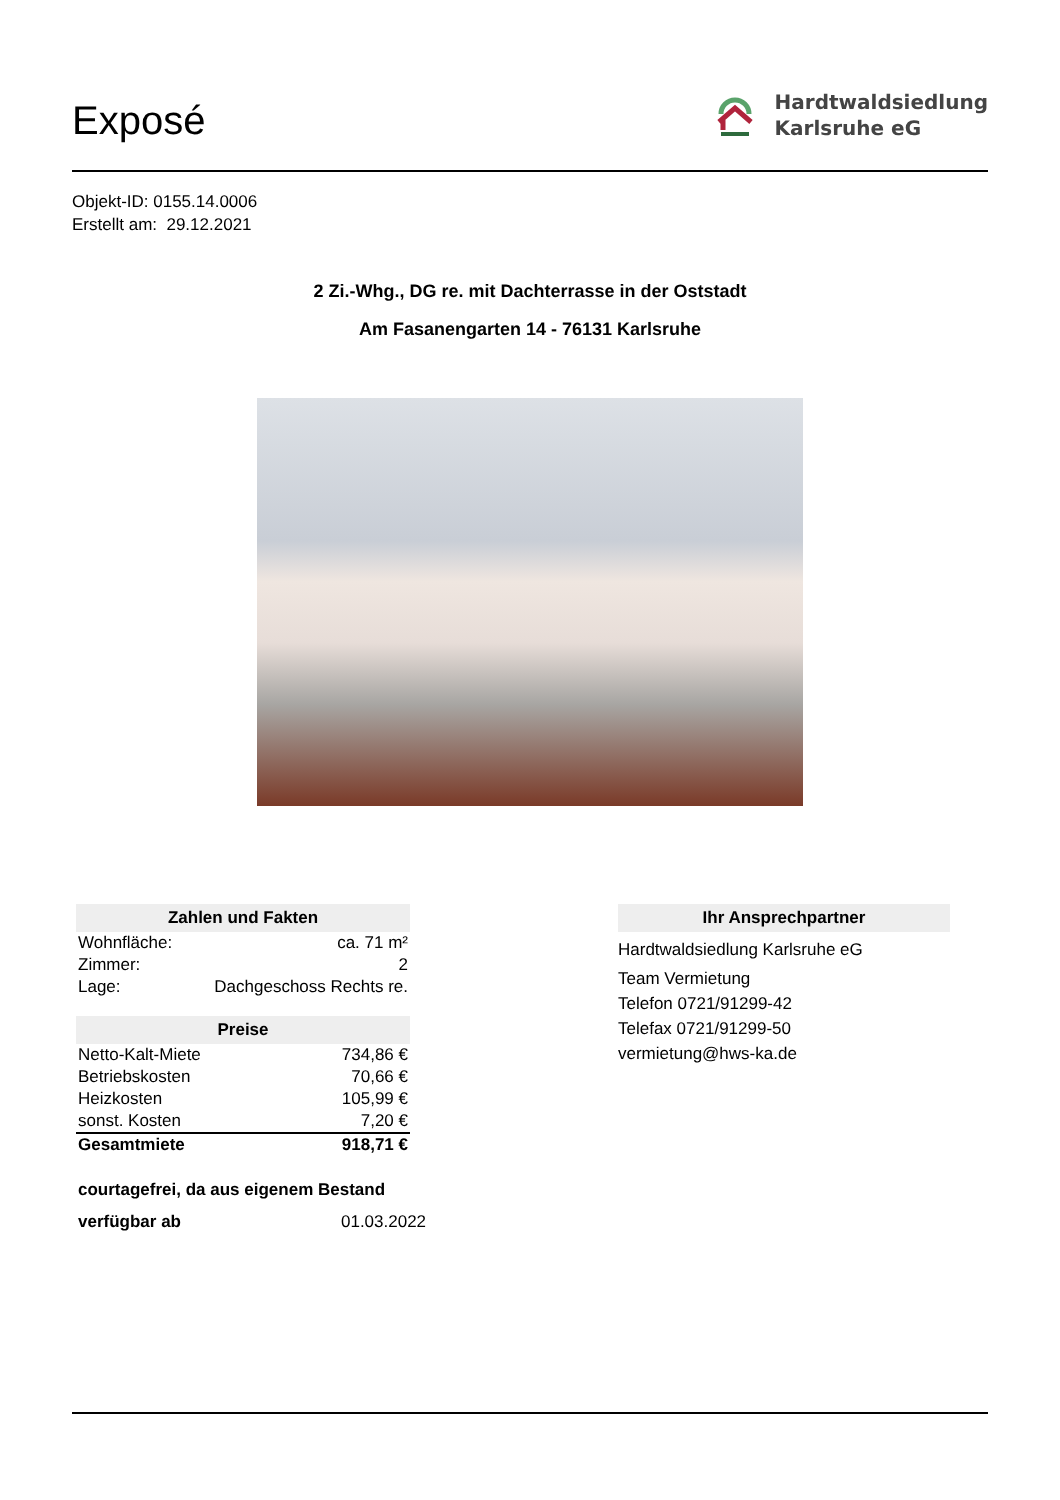Exposé
Hardtwaldsiedlung
Karlsruhe eG
Objekt-ID: 0155.14.0006
Erstellt am: 29.12.2021
2 Zi.-Whg., DG re. mit Dachterrasse in der Oststadt
Am Fasanengarten 14 - 76131 Karlsruhe
| Zahlen und Fakten | |
| --- | --- |
| Wohnfläche: | ca. 71 m² |
| Zimmer: | 2 |
| Lage: | Dachgeschoss Rechts re. |
| Preise | |
| --- | --- |
| Netto-Kalt-Miete | 734,86 € |
| Betriebskosten | 70,66 € |
| Heizkosten | 105,99 € |
| sonst. Kosten | 7,20 € |
| Gesamtmiete | 918,71 € |
courtagefrei, da aus eigenem Bestand
verfügbar ab 01.03.2022
| Ihr Ansprechpartner |
| --- |
Hardtwaldsiedlung Karlsruhe eG
Team Vermietung
Telefon 0721/91299-42
Telefax 0721/91299-50
vermietung@hws-ka.de